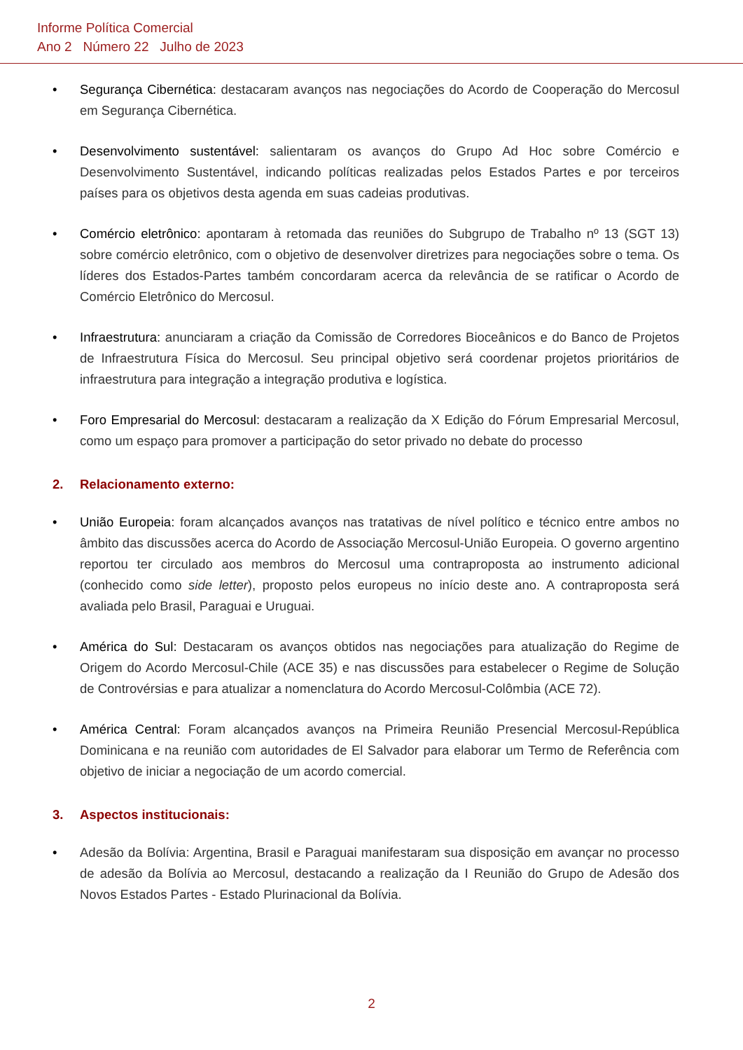Informe Política Comercial
Ano 2 Número 22 Julho de 2023
• Segurança Cibernética: destacaram avanços nas negociações do Acordo de Cooperação do Mercosul em Segurança Cibernética.
• Desenvolvimento sustentável: salientaram os avanços do Grupo Ad Hoc sobre Comércio e Desenvolvimento Sustentável, indicando políticas realizadas pelos Estados Partes e por terceiros países para os objetivos desta agenda em suas cadeias produtivas.
• Comércio eletrônico: apontaram à retomada das reuniões do Subgrupo de Trabalho nº 13 (SGT 13) sobre comércio eletrônico, com o objetivo de desenvolver diretrizes para negociações sobre o tema. Os líderes dos Estados-Partes também concordaram acerca da relevância de se ratificar o Acordo de Comércio Eletrônico do Mercosul.
• Infraestrutura: anunciaram a criação da Comissão de Corredores Bioceânicos e do Banco de Projetos de Infraestrutura Física do Mercosul. Seu principal objetivo será coordenar projetos prioritários de infraestrutura para integração a integração produtiva e logística.
• Foro Empresarial do Mercosul: destacaram a realização da X Edição do Fórum Empresarial Mercosul, como um espaço para promover a participação do setor privado no debate do processo
2. Relacionamento externo:
• União Europeia: foram alcançados avanços nas tratativas de nível político e técnico entre ambos no âmbito das discussões acerca do Acordo de Associação Mercosul-União Europeia. O governo argentino reportou ter circulado aos membros do Mercosul uma contraproposta ao instrumento adicional (conhecido como side letter), proposto pelos europeus no início deste ano. A contraproposta será avaliada pelo Brasil, Paraguai e Uruguai.
• América do Sul: Destacaram os avanços obtidos nas negociações para atualização do Regime de Origem do Acordo Mercosul-Chile (ACE 35) e nas discussões para estabelecer o Regime de Solução de Controvérsias e para atualizar a nomenclatura do Acordo Mercosul-Colômbia (ACE 72).
• América Central: Foram alcançados avanços na Primeira Reunião Presencial Mercosul-República Dominicana e na reunião com autoridades de El Salvador para elaborar um Termo de Referência com objetivo de iniciar a negociação de um acordo comercial.
3. Aspectos institucionais:
• Adesão da Bolívia: Argentina, Brasil e Paraguai manifestaram sua disposição em avançar no processo de adesão da Bolívia ao Mercosul, destacando a realização da I Reunião do Grupo de Adesão dos Novos Estados Partes - Estado Plurinacional da Bolívia.
2